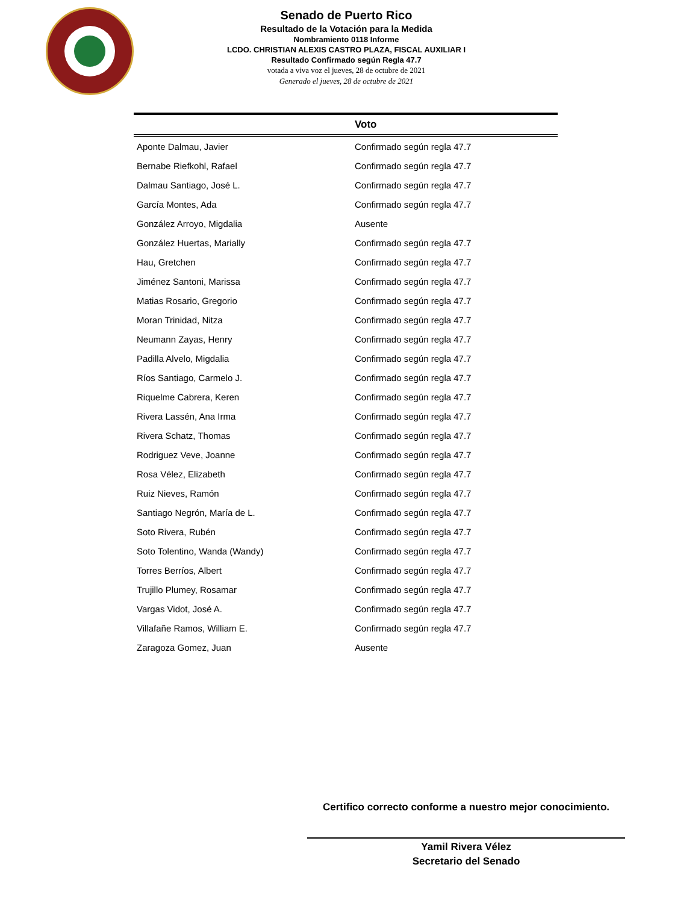Senado de Puerto Rico
Resultado de la Votación para la Medida
Nombramiento 0118 Informe
LCDO. CHRISTIAN ALEXIS CASTRO PLAZA, FISCAL AUXILIAR I
Resultado Confirmado según Regla 47.7
votada a viva voz el jueves, 28 de octubre de 2021
Generado el jueves, 28 de octubre de 2021
| | Voto |
| --- | --- |
| Aponte Dalmau, Javier | Confirmado según regla 47.7 |
| Bernabe Riefkohl, Rafael | Confirmado según regla 47.7 |
| Dalmau Santiago, José L. | Confirmado según regla 47.7 |
| García Montes, Ada | Confirmado según regla 47.7 |
| González Arroyo, Migdalia | Ausente |
| González Huertas, Marially | Confirmado según regla 47.7 |
| Hau, Gretchen | Confirmado según regla 47.7 |
| Jiménez Santoni, Marissa | Confirmado según regla 47.7 |
| Matias Rosario, Gregorio | Confirmado según regla 47.7 |
| Moran Trinidad, Nitza | Confirmado según regla 47.7 |
| Neumann Zayas, Henry | Confirmado según regla 47.7 |
| Padilla Alvelo, Migdalia | Confirmado según regla 47.7 |
| Ríos Santiago, Carmelo J. | Confirmado según regla 47.7 |
| Riquelme Cabrera, Keren | Confirmado según regla 47.7 |
| Rivera Lassén, Ana Irma | Confirmado según regla 47.7 |
| Rivera Schatz, Thomas | Confirmado según regla 47.7 |
| Rodriguez Veve, Joanne | Confirmado según regla 47.7 |
| Rosa Vélez, Elizabeth | Confirmado según regla 47.7 |
| Ruiz Nieves, Ramón | Confirmado según regla 47.7 |
| Santiago Negrón, María de L. | Confirmado según regla 47.7 |
| Soto Rivera, Rubén | Confirmado según regla 47.7 |
| Soto Tolentino, Wanda (Wandy) | Confirmado según regla 47.7 |
| Torres Berríos, Albert | Confirmado según regla 47.7 |
| Trujillo Plumey, Rosamar | Confirmado según regla 47.7 |
| Vargas Vidot, José A. | Confirmado según regla 47.7 |
| Villafañe Ramos, William E. | Confirmado según regla 47.7 |
| Zaragoza Gomez, Juan | Ausente |
Certifico correcto conforme a nuestro mejor conocimiento.
Yamil Rivera Vélez
Secretario del Senado